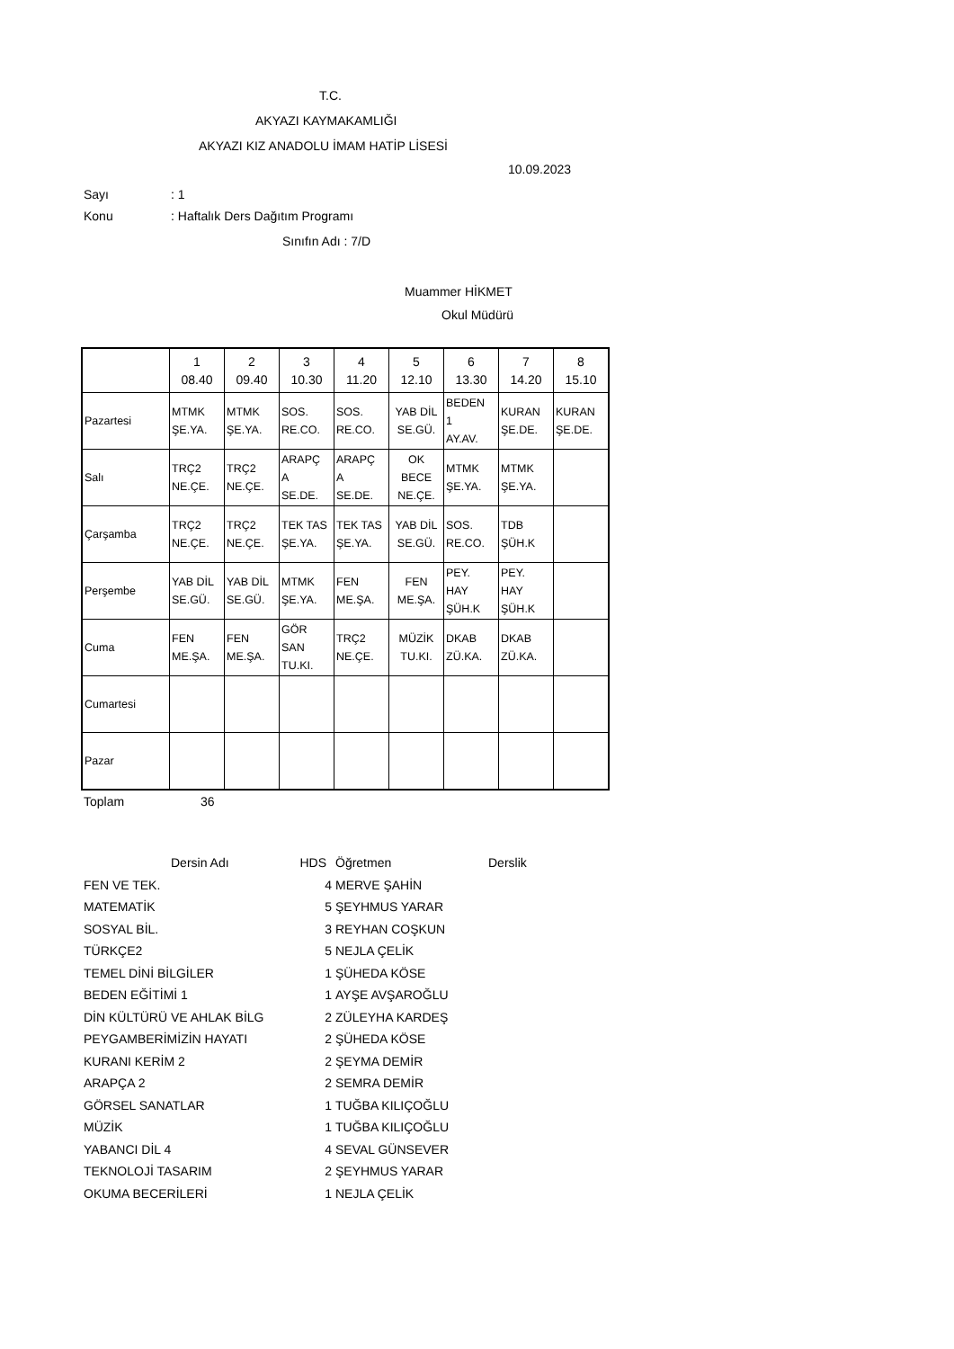T.C.
AKYAZI KAYMAKAMLIĞI
AKYAZI KIZ ANADOLU İMAM HATİP LİSESİ
10.09.2023
Sayı: 1
Konu: Haftalık Ders Dağıtım Programı
Sınıfın Adı : 7/D
Muammer HİKMET
Okul Müdürü
| | 1 08.40 | 2 09.40 | 3 10.30 | 4 11.20 | 5 12.10 | 6 13.30 | 7 14.20 | 8 15.10 |
| Pazartesi | MTMK ŞE.YA. | MTMK ŞE.YA. | SOS. RE.CO. | SOS. RE.CO. | YAB DİL SE.GÜ. | BEDEN 1 AY.AV. | KURAN ŞE.DE. | KURAN ŞE.DE. |
| Salı | TRÇ2 NE.ÇE. | TRÇ2 NE.ÇE. | ARAPÇ A SE.DE. | ARAPÇ A SE.DE. | OK BECE NE.ÇE. | MTMK ŞE.YA. | MTMK ŞE.YA. | |
| Çarşamba | TRÇ2 NE.ÇE. | TRÇ2 NE.ÇE. | TEK TAS ŞE.YA. | TEK TAS ŞE.YA. | YAB DİL SE.GÜ. | SOS. RE.CO. | TDB ŞÜH.K | |
| Perşembe | YAB DİL SE.GÜ. | YAB DİL SE.GÜ. | MTMK ŞE.YA. | FEN ME.ŞA. | FEN ME.ŞA. | PEY. HAY ŞÜH.K | PEY. HAY ŞÜH.K | |
| Cuma | FEN ME.ŞA. | FEN ME.ŞA. | GÖR SAN TU.KI. | TRÇ2 NE.ÇE. | MÜZİK TU.KI. | DKAB ZÜ.KA. | DKAB ZÜ.KA. | |
| Cumartesi | | | | | | | | |
| Pazar | | | | | | | | |
Toplam 36
| Dersin Adı | HDS | Öğretmen | Derslik |
| FEN VE TEK. | 4 | MERVE ŞAHİN | |
| MATEMATİK | 5 | ŞEYHMUS YARAR | |
| SOSYAL BİL. | 3 | REYHAN COŞKUN | |
| TÜRKÇE2 | 5 | NEJLA ÇELİK | |
| TEMEL DİNİ BİLGİLER | 1 | ŞÜHEDA KÖSE | |
| BEDEN EĞİTİMİ 1 | 1 | AYŞE AVŞAROĞLU | |
| DİN KÜLTÜRÜ VE AHLAK BİLG | 2 | ZÜLEYHA KARDEŞ | |
| PEYGAMBERİMİZİN HAYATI | 2 | ŞÜHEDA KÖSE | |
| KURANI KERİM 2 | 2 | ŞEYMA DEMİR | |
| ARAPÇA 2 | 2 | SEMRA DEMİR | |
| GÖRSEL SANATLAR | 1 | TUĞBA KILIÇOĞLU | |
| MÜZİK | 1 | TUĞBA KILIÇOĞLU | |
| YABANCI DİL 4 | 4 | SEVAL GÜNSEVER | |
| TEKNOLOJİ TASARIM | 2 | ŞEYHMUS YARAR | |
| OKUMA BECERİLERİ | 1 | NEJLA ÇELİK | |